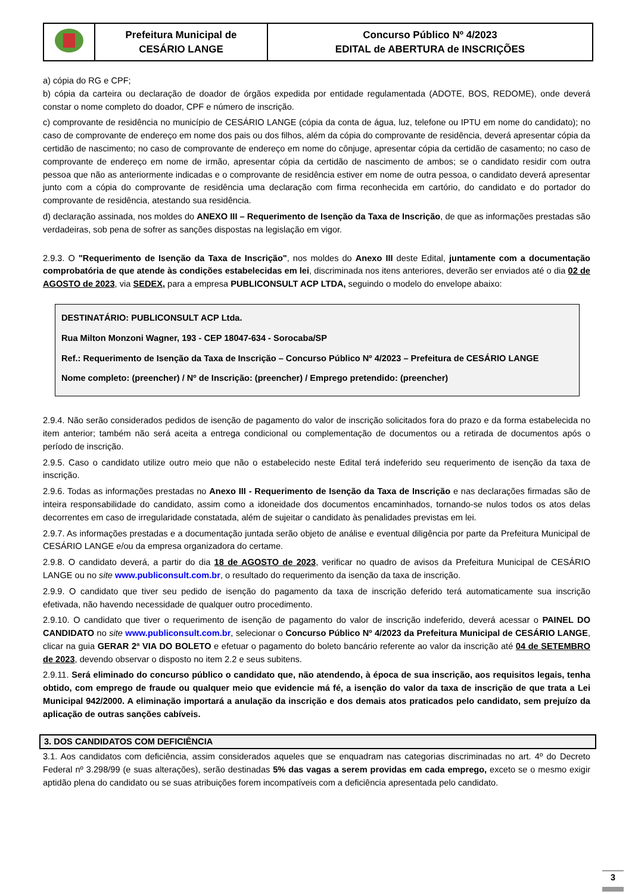| | Prefeitura Municipal de CESÁRIO LANGE | Concurso Público Nº 4/2023 EDITAL de ABERTURA de INSCRIÇÕES |
a) cópia do RG e CPF;
b) cópia da carteira ou declaração de doador de órgãos expedida por entidade regulamentada (ADOTE, BOS, REDOME), onde deverá constar o nome completo do doador, CPF e número de inscrição.
c) comprovante de residência no município de CESÁRIO LANGE (cópia da conta de água, luz, telefone ou IPTU em nome do candidato); no caso de comprovante de endereço em nome dos pais ou dos filhos, além da cópia do comprovante de residência, deverá apresentar cópia da certidão de nascimento; no caso de comprovante de endereço em nome do cônjuge, apresentar cópia da certidão de casamento; no caso de comprovante de endereço em nome de irmão, apresentar cópia da certidão de nascimento de ambos; se o candidato residir com outra pessoa que não as anteriormente indicadas e o comprovante de residência estiver em nome de outra pessoa, o candidato deverá apresentar junto com a cópia do comprovante de residência uma declaração com firma reconhecida em cartório, do candidato e do portador do comprovante de residência, atestando sua residência.
d) declaração assinada, nos moldes do ANEXO III – Requerimento de Isenção da Taxa de Inscrição, de que as informações prestadas são verdadeiras, sob pena de sofrer as sanções dispostas na legislação em vigor.
2.9.3. O "Requerimento de Isenção da Taxa de Inscrição", nos moldes do Anexo III deste Edital, juntamente com a documentação comprobatória de que atende às condições estabelecidas em lei, discriminada nos itens anteriores, deverão ser enviados até o dia 02 de AGOSTO de 2023, via SEDEX, para a empresa PUBLICONSULT ACP LTDA, seguindo o modelo do envelope abaixo:
DESTINATÁRIO: PUBLICONSULT ACP Ltda.
Rua Milton Monzoni Wagner, 193 - CEP 18047-634 - Sorocaba/SP
Ref.: Requerimento de Isenção da Taxa de Inscrição – Concurso Público Nº 4/2023 – Prefeitura de CESÁRIO LANGE
Nome completo: (preencher) / Nº de Inscrição: (preencher) / Emprego pretendido: (preencher)
2.9.4. Não serão considerados pedidos de isenção de pagamento do valor de inscrição solicitados fora do prazo e da forma estabelecida no item anterior; também não será aceita a entrega condicional ou complementação de documentos ou a retirada de documentos após o período de inscrição.
2.9.5. Caso o candidato utilize outro meio que não o estabelecido neste Edital terá indeferido seu requerimento de isenção da taxa de inscrição.
2.9.6. Todas as informações prestadas no Anexo III - Requerimento de Isenção da Taxa de Inscrição e nas declarações firmadas são de inteira responsabilidade do candidato, assim como a idoneidade dos documentos encaminhados, tornando-se nulos todos os atos delas decorrentes em caso de irregularidade constatada, além de sujeitar o candidato às penalidades previstas em lei.
2.9.7. As informações prestadas e a documentação juntada serão objeto de análise e eventual diligência por parte da Prefeitura Municipal de CESÁRIO LANGE e/ou da empresa organizadora do certame.
2.9.8. O candidato deverá, a partir do dia 18 de AGOSTO de 2023, verificar no quadro de avisos da Prefeitura Municipal de CESÁRIO LANGE ou no site www.publiconsult.com.br, o resultado do requerimento da isenção da taxa de inscrição.
2.9.9. O candidato que tiver seu pedido de isenção do pagamento da taxa de inscrição deferido terá automaticamente sua inscrição efetivada, não havendo necessidade de qualquer outro procedimento.
2.9.10. O candidato que tiver o requerimento de isenção de pagamento do valor de inscrição indeferido, deverá acessar o PAINEL DO CANDIDATO no site www.publiconsult.com.br, selecionar o Concurso Público Nº 4/2023 da Prefeitura Municipal de CESÁRIO LANGE, clicar na guia GERAR 2ª VIA DO BOLETO e efetuar o pagamento do boleto bancário referente ao valor da inscrição até 04 de SETEMBRO de 2023, devendo observar o disposto no item 2.2 e seus subitens.
2.9.11. Será eliminado do concurso público o candidato que, não atendendo, à época de sua inscrição, aos requisitos legais, tenha obtido, com emprego de fraude ou qualquer meio que evidencie má fé, a isenção do valor da taxa de inscrição de que trata a Lei Municipal 942/2000. A eliminação importará a anulação da inscrição e dos demais atos praticados pelo candidato, sem prejuízo da aplicação de outras sanções cabíveis.
3. DOS CANDIDATOS COM DEFICIÊNCIA
3.1. Aos candidatos com deficiência, assim considerados aqueles que se enquadram nas categorias discriminadas no art. 4º do Decreto Federal nº 3.298/99 (e suas alterações), serão destinadas 5% das vagas a serem providas em cada emprego, exceto se o mesmo exigir aptidão plena do candidato ou se suas atribuições forem incompatíveis com a deficiência apresentada pelo candidato.
3